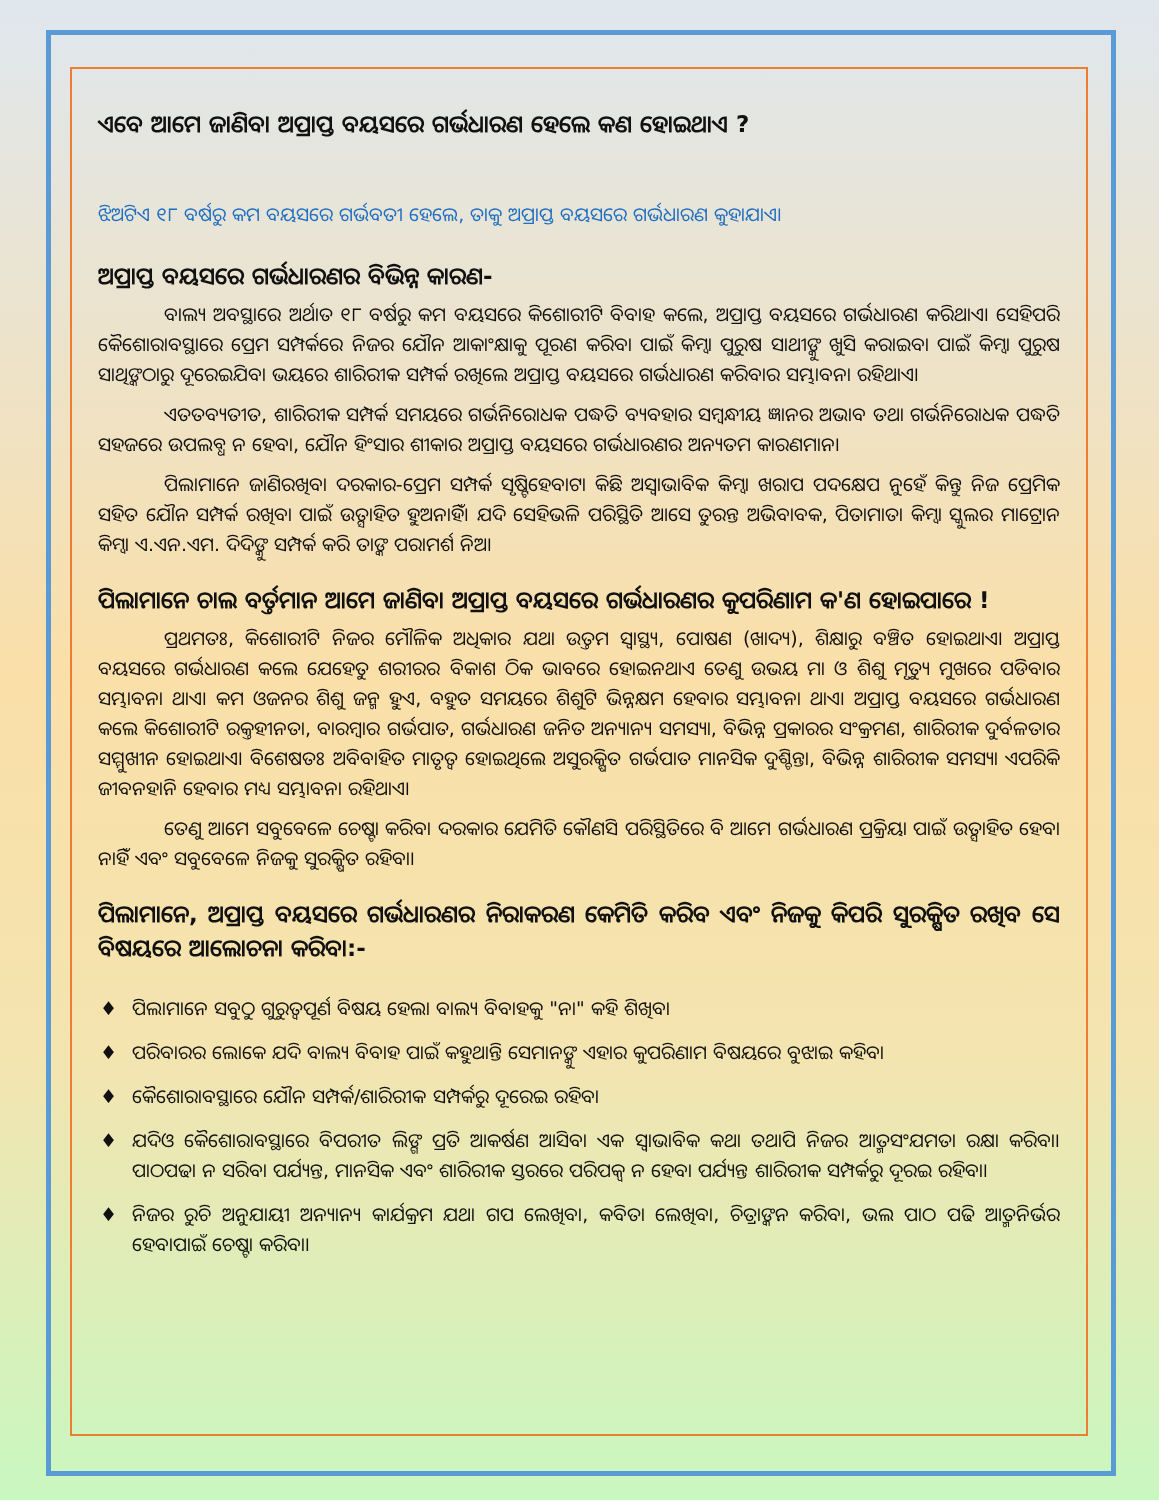ଏବେ ଆମେ ଜାଣିବା ଅପ୍ରାପ୍ତ ବୟସରେ ଗର୍ଭଧାରଣ ହେଲେ କଣ ହୋଇଥାଏ ?
ଝିଅଟିଏ ୧୮ ବର୍ଷରୁ କମ ବୟସରେ ଗର୍ଭବତୀ ହେଲେ, ତାକୁ ଅପ୍ରାପ୍ତ ବୟସରେ ଗର୍ଭଧାରଣ କୁହାଯାଏ।
ଅପ୍ରାପ୍ତ ବୟସରେ ଗର୍ଭଧାରଣର ବିଭିନ୍ନ କାରଣ-
ବାଲ୍ୟ ଅବସ୍ଥାରେ ଅର୍ଥାତ ୧୮ ବର୍ଷରୁ କମ ବୟସରେ କିଶୋରୀଟି ବିବାହ କଲେ, ଅପ୍ରାପ୍ତ ବୟସରେ ଗର୍ଭଧାରଣ କରିଥାଏ। ସେହିପରି କୈଶୋରାବସ୍ଥାରେ ପ୍ରେମ ସମ୍ପର୍କରେ ନିଜର ଯୌନ ଆକାଂକ୍ଷାକୁ ପୂରଣ କରିବା ପାଇଁ କିମ୍ଵା ପୁରୁଷ ସାଥୀଙ୍କୁ ଖୁସି କରାଇବା ପାଇଁ କିମ୍ଵା ପୁରୁଷ ସାଥିଙ୍କଠାରୁ ଦୂରେଇଯିବା ଭୟରେ ଶାରିରୀକ ସମ୍ପର୍କ ରଖିଲେ ଅପ୍ରାପ୍ତ ବୟସରେ ଗର୍ଭଧାରଣ କରିବାର ସମ୍ଭାବନା ରହିଥାଏ।
ଏତତବ୍ୟତୀତ, ଶାରିରୀକ ସମ୍ପର୍କ ସମୟରେ ଗର୍ଭନିରୋଧକ ପଦ୍ଧତି ବ୍ୟବହାର ସମ୍ବନ୍ଧୀୟ ଜ୍ଞାନର ଅଭାବ ତଥା ଗର୍ଭନିରୋଧକ ପଦ୍ଧତି ସହଜରେ ଉପଲବ୍ଧ ନ ହେବା, ଯୌନ ହିଂସାର ଶୀକାର ଅପ୍ରାପ୍ତ ବୟସରେ ଗର୍ଭଧାରଣର ଅନ୍ୟତମ କାରଣମାନ।
ପିଲାମାନେ ଜାଣିରଖିବା ଦରକାର-ପ୍ରେମ ସମ୍ପର୍କ ସୃଷ୍ଟିହେବାଟା କିଛି ଅସ୍ଵାଭାବିକ କିମ୍ଵା ଖରାପ ପଦକ୍ଷେପ ନୁହେଁ କିନ୍ତୁ ନିଜ ପ୍ରେମିକ ସହିତ ଯୌନ ସମ୍ପର୍କ ରଖିବା ପାଇଁ ଉତ୍ସାହିତ ହୁଅନାହିଁ। ଯଦି ସେହିଭଳି ପରିସ୍ଥିତି ଆସେ ତୁରନ୍ତ ଅଭିବାବକ, ପିତାମାତା କିମ୍ଵା ସ୍କୁଲର ମାଟ୍ରୋନ କିମ୍ଵା ଏ.ଏନ.ଏମ. ଦିଦିଙ୍କୁ ସମ୍ପର୍କ କରି ତାଙ୍କ ପରାମର୍ଶ ନିଅ।
ପିଲାମାନେ ଚାଲ ବର୍ତ୍ତମାନ ଆମେ ଜାଣିବା ଅପ୍ରାପ୍ତ ବୟସରେ ଗର୍ଭଧାରଣର କୁପରିଣାମ କ'ଣ ହୋଇପାରେ !
ପ୍ରଥମତଃ, କିଶୋରୀଟି ନିଜର ମୌଳିକ ଅଧିକାର ଯଥା ଉତ୍ତମ ସ୍ଵାସ୍ଥ୍ୟ, ପୋଷଣ (ଖାଦ୍ୟ), ଶିକ୍ଷାରୁ ବଞ୍ଚିତ ହୋଇଥାଏ। ଅପ୍ରାପ୍ତ ବୟସରେ ଗର୍ଭଧାରଣ କଲେ ଯେହେତୁ ଶରୀରର ବିକାଶ ଠିକ ଭାବରେ ହୋଇନଥାଏ ତେଣୁ ଉଭୟ ମା ଓ ଶିଶୁ ମୃତ୍ୟୁ ମୁଖରେ ପଡିବାର ସମ୍ଭାବନା ଥାଏ। କମ ଓଜନର ଶିଶୁ ଜନ୍ମ ହୁଏ, ବହୁତ ସମୟରେ ଶିଶୁଟି ଭିନ୍ନକ୍ଷମ ହେବାର ସମ୍ଭାବନା ଥାଏ। ଅପ୍ରାପ୍ତ ବୟସରେ ଗର୍ଭଧାରଣ କଲେ କିଶୋରୀଟି ରକ୍ତହୀନତା, ବାରମ୍ବାର ଗର୍ଭପାତ, ଗର୍ଭଧାରଣ ଜନିତ ଅନ୍ୟାନ୍ୟ ସମସ୍ୟା, ବିଭିନ୍ନ ପ୍ରକାରର ସଂକ୍ରମଣ, ଶାରିରୀକ ଦୁର୍ବଳତାର ସମ୍ମୁଖୀନ ହୋଇଥାଏ। ବିଶେଷତଃ ଅବିବାହିତ ମାତୃତ୍ଵ ହୋଇଥିଲେ ଅସୁରକ୍ଷିତ ଗର୍ଭପାତ ମାନସିକ ଦୁଶ୍ଚିନ୍ତା, ବିଭିନ୍ନ ଶାରିରୀକ ସମସ୍ୟା ଏପରିକି ଜୀବନହାନି ହେବାର ମଧ୍ୟ ସମ୍ଭାବନା ରହିଥାଏ।
ତେଣୁ ଆମେ ସବୁବେଳେ ଚେଷ୍ଟା କରିବା ଦରକାର ଯେମିତି କୌଣସି ପରିସ୍ଥିତିରେ ବି ଆମେ ଗର୍ଭଧାରଣ ପ୍ରକ୍ରିୟା ପାଇଁ ଉତ୍ସାହିତ ହେବା ନାହିଁ ଏବଂ ସବୁବେଳେ ନିଜକୁ ସୁରକ୍ଷିତ ରହିବା।
ପିଲାମାନେ, ଅପ୍ରାପ୍ତ ବୟସରେ ଗର୍ଭଧାରଣର ନିରାକରଣ କେମିତି କରିବ ଏବଂ ନିଜକୁ କିପରି ସୁରକ୍ଷିତ ରଖିବ ସେ ବିଷୟରେ ଆଲୋଚନା କରିବା:-
♦ ପିଲାମାନେ ସବୁଠୁ ଗୁରୁତ୍ଵପୂର୍ଣ ବିଷୟ ହେଲା ବାଲ୍ୟ ବିବାହକୁ "ନା" କହି ଶିଖିବା
♦ ପରିବାରର ଲୋକେ ଯଦି ବାଲ୍ୟ ବିବାହ ପାଇଁ କହୁଥାନ୍ତି ସେମାନଙ୍କୁ ଏହାର କୁପରିଣାମ ବିଷୟରେ ବୁଝାଇ କହିବା
♦ କୈଶୋରାବସ୍ଥାରେ ଯୌନ ସମ୍ପର୍କ/ଶାରିରୀକ ସମ୍ପର୍କରୁ ଦୂରେଇ ରହିବା
♦ ଯଦିଓ କୈଶୋରାବସ୍ଥାରେ ବିପରୀତ ଲିଙ୍ଗ ପ୍ରତି ଆକର୍ଷଣ ଆସିବା ଏକ ସ୍ଵାଭାବିକ କଥା ତଥାପି ନିଜର ଆତ୍ମସଂଯମତା ରକ୍ଷା କରିବା। ପାଠପଢା ନ ସରିବା ପର୍ଯ୍ୟନ୍ତ, ମାନସିକ ଏବଂ ଶାରିରୀକ ସ୍ତରରେ ପରିପକ୍ଵ ନ ହେବା ପର୍ଯ୍ୟନ୍ତ ଶାରିରୀକ ସମ୍ପର୍କରୁ ଦୂରଇ ରହିବା।
♦ ନିଜର ରୁଚି ଅନୁଯାୟୀ ଅନ୍ୟାନ୍ୟ କାର୍ଯକ୍ରମ ଯଥା ଗପ ଲେଖିବା, କବିତା ଲେଖିବା, ଚିତ୍ରାଙ୍କନ କରିବା, ଭଲ ପାଠ ପଢି ଆତ୍ମନିର୍ଭର ହେବାପାଇଁ ଚେଷ୍ଟା କରିବା।